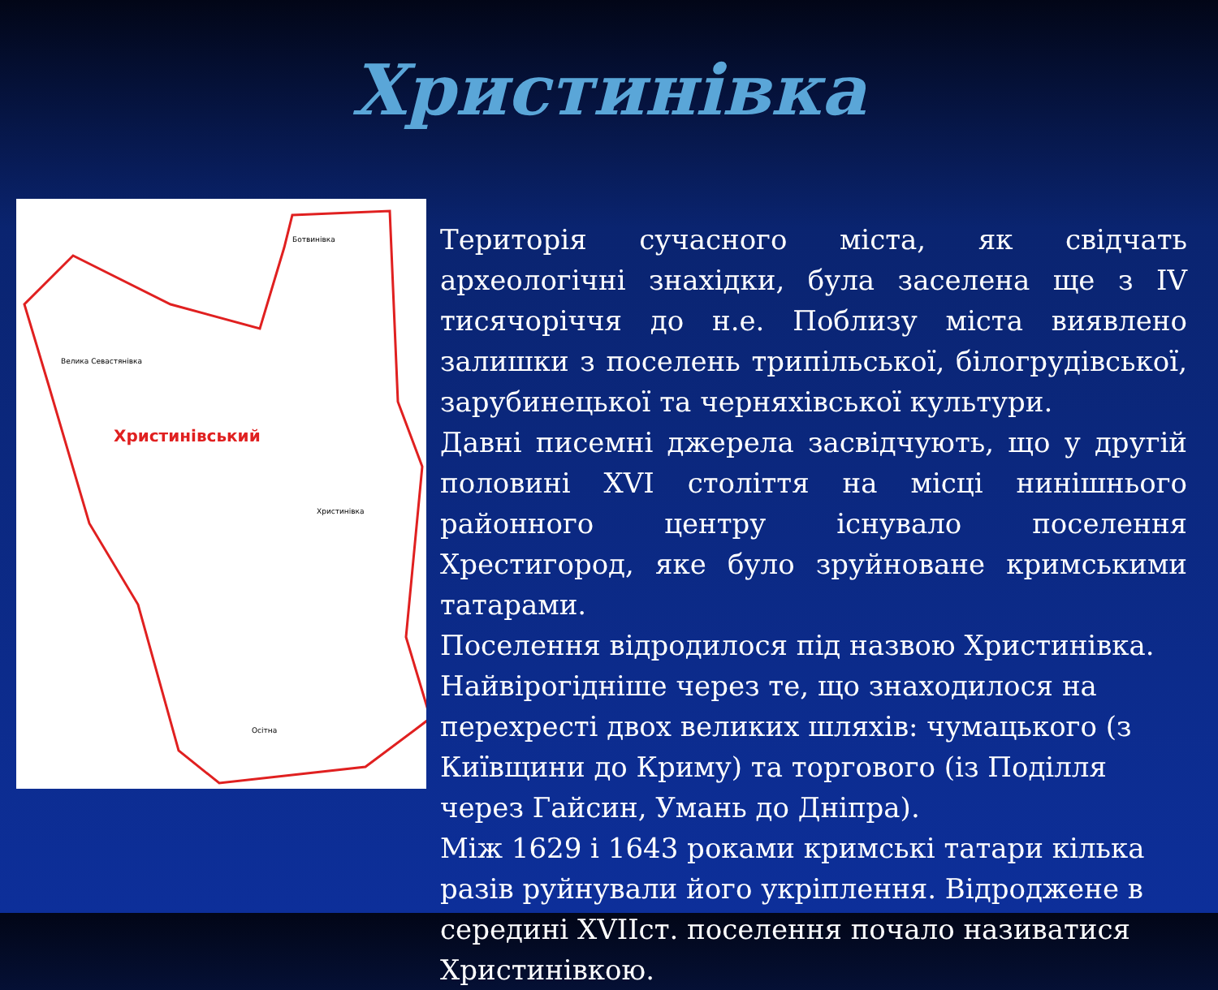Христинівка
Ботвинівка
Велика Севастянівка
Христинівський
Христинівка
Осітна
Територія сучасного міста, як свідчать археологічні знахідки, була заселена ще з IV тисячоріччя до н.е. Поблизу міста виявлено залишки з поселень трипільської, білогрудівської, зарубинецької та черняхівської культури.
Давні писемні джерела засвідчують, що у другій половині XVI століття на місці нинішнього районного центру існувало поселення Хрестигород, яке було зруйноване кримськими татарами.
Поселення відродилося під назвою Христинівка. Найвірогідніше через те, що знаходилося на перехресті двох великих шляхів: чумацького (з Київщини до Криму) та торгового (із Поділля через Гайсин, Умань до Дніпра).
Між 1629 і 1643 роками кримські татари кілька разів руйнували його укріплення. Відроджене в середині XVIIст. поселення почало називатися Христинівкою.